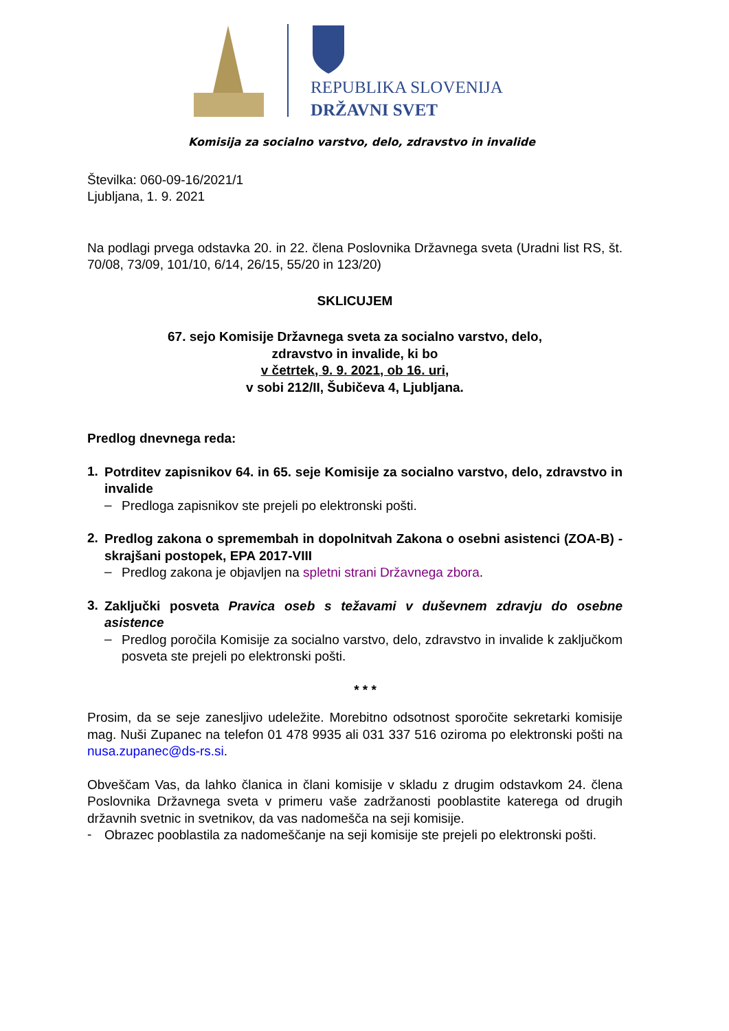REPUBLIKA SLOVENIJA
DRŽAVNI SVET
Komisija za socialno varstvo, delo, zdravstvo in invalide
Številka: 060-09-16/2021/1
Ljubljana, 1. 9. 2021
Na podlagi prvega odstavka 20. in 22. člena Poslovnika Državnega sveta (Uradni list RS, št. 70/08, 73/09, 101/10, 6/14, 26/15, 55/20 in 123/20)
SKLICUJEM
67. sejo Komisije Državnega sveta za socialno varstvo, delo,
zdravstvo in invalide, ki bo
v četrtek, 9. 9. 2021, ob 16. uri,
v sobi 212/II, Šubičeva 4, Ljubljana.
Predlog dnevnega reda:
1.
Potrditev zapisnikov 64. in 65. seje Komisije za socialno varstvo, delo, zdravstvo in invalide
–
Predloga zapisnikov ste prejeli po elektronski pošti.
2.
Predlog zakona o spremembah in dopolnitvah Zakona o osebni asistenci (ZOA-B) - skrajšani postopek, EPA 2017-VIII
–
Predlog zakona je objavljen na spletni strani Državnega zbora.
3.
Zaključki posveta Pravica oseb s težavami v duševnem zdravju do osebne asistence
–
Predlog poročila Komisije za socialno varstvo, delo, zdravstvo in invalide k zaključkom posveta ste prejeli po elektronski pošti.
* * *
Prosim, da se seje zanesljivo udeležite. Morebitno odsotnost sporočite sekretarki komisije mag. Nuši Zupanec na telefon 01 478 9935 ali 031 337 516 oziroma po elektronski pošti na nusa.zupanec@ds-rs.si.
Obveščam Vas, da lahko članica in člani komisije v skladu z drugim odstavkom 24. člena Poslovnika Državnega sveta v primeru vaše zadržanosti pooblastite katerega od drugih državnih svetnic in svetnikov, da vas nadomešča na seji komisije.
-
Obrazec pooblastila za nadomeščanje na seji komisije ste prejeli po elektronski pošti.